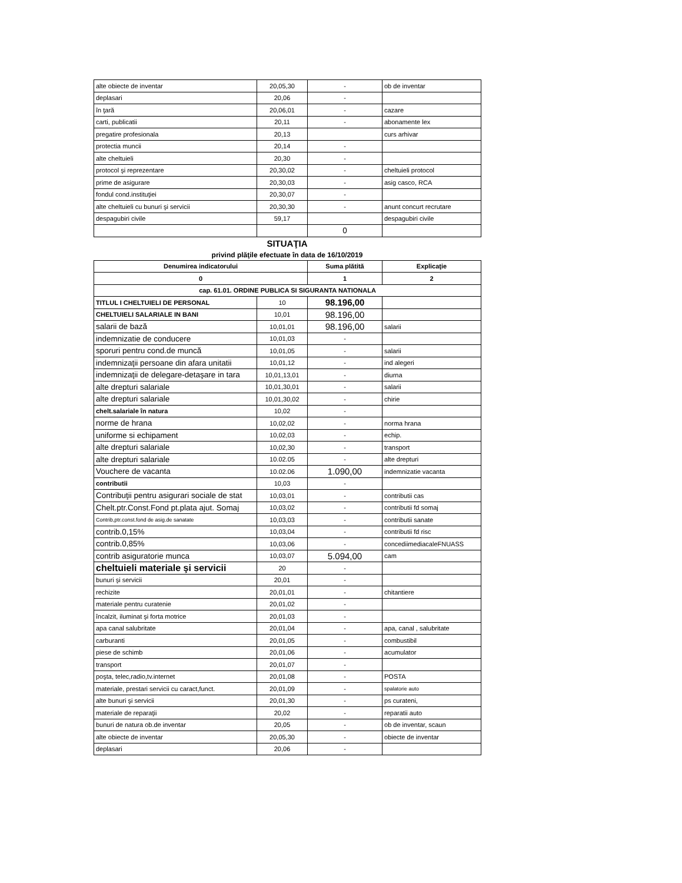| alte obiecte de inventar | 20,05,30 | - | ob de inventar |
| deplasari | 20,06 | - | |
| în ţară | 20,06,01 | - | cazare |
| carti, publicatii | 20,11 | - | abonamente lex |
| pregatire profesionala | 20,13 | | curs arhivar |
| protectia muncii | 20,14 | - | |
| alte cheltuieli | 20,30 | - | |
| protocol şi reprezentare | 20,30,02 | - | cheltuieli protocol |
| prime de asigurare | 20,30,03 | - | asig casco, RCA |
| fondul cond.instituţiei | 20,30,07 | - | |
| alte cheltuieli cu bunuri şi servicii | 20,30,30 | - | anunt concurt recrutare |
| despagubiri civile | 59,17 | | despagubiri civile |
| | | 0 | |
SITUAŢIA
privind plăţile efectuate în data de 16/10/2019
| Denumirea indicatorului | | Suma plătită | Explicaţie |
| --- | --- | --- | --- |
| 0 | | 1 | 2 |
| cap. 61.01. ORDINE PUBLICA SI SIGURANTA NATIONALA | | | |
| TITLUL I CHELTUIELI DE PERSONAL | 10 | 98.196,00 | |
| CHELTUIELI SALARIALE IN BANI | 10,01 | 98.196,00 | |
| salarii de bază | 10,01,01 | 98.196,00 | salarii |
| indemnizatie de conducere | 10,01,03 | - | |
| sporuri pentru cond.de muncă | 10,01,05 | - | salarii |
| indemnizaţii persoane din afara unitatii | 10,01,12 | - | ind alegeri |
| indemnizaţii de delegare-detaşare in tara | 10,01,13,01 | - | diurna |
| alte drepturi salariale | 10,01,30,01 | - | salarii |
| alte drepturi salariale | 10,01,30,02 | - | chirie |
| chelt.salariale în natura | 10,02 | - | |
| norme de hrana | 10,02,02 | - | norma hrana |
| uniforme si echipament | 10,02,03 | - | echip. |
| alte drepturi salariale | 10,02,30 | - | transport |
| alte drepturi salariale | 10.02.05 | - | alte drepturi |
| Vouchere de vacanta | 10.02.06 | 1.090,00 | indemnizatie vacanta |
| contributii | 10,03 | - | |
| Contribuţii pentru asigurari sociale de stat | 10,03,01 | - | contributii cas |
| Chelt.ptr.Const.Fond pt.plata ajut. Somaj | 10,03,02 | - | contributii fd somaj |
| Contrib,ptr.const.fond de asig.de sanatate | 10,03,03 | - | contributii sanate |
| contrib.0,15% | 10,03,04 | - | contributii fd risc |
| contrib.0,85% | 10,03,06 | - | concediimediacaleFNUASS |
| contrib asiguratorie munca | 10,03,07 | 5.094,00 | cam |
| cheltuieli materiale şi servicii | 20 | - | |
| bunuri şi servicii | 20,01 | - | |
| rechizite | 20,01,01 | - | chitantiere |
| materiale pentru curatenie | 20,01,02 | - | |
| încalzit, iluminat şi forta motrice | 20,01,03 | - | |
| apa canal salubritate | 20,01,04 | - | apa, canal , salubritate |
| carburanti | 20,01,05 | - | combustibil |
| piese de schimb | 20,01,06 | - | acumulator |
| transport | 20,01,07 | - | |
| poşta, telec,radio,tv.internet | 20,01,08 | - | POSTA |
| materiale, prestari servicii cu caract,funct. | 20,01,09 | - | spalatorie auto |
| alte bunuri şi servicii | 20,01,30 | - | ps curateni, |
| materiale de reparaţii | 20,02 | - | reparatii auto |
| bunuri de natura ob.de inventar | 20,05 | - | ob de inventar, scaun |
| alte obiecte de inventar | 20,05,30 | - | obiecte de inventar |
| deplasari | 20,06 | - | |